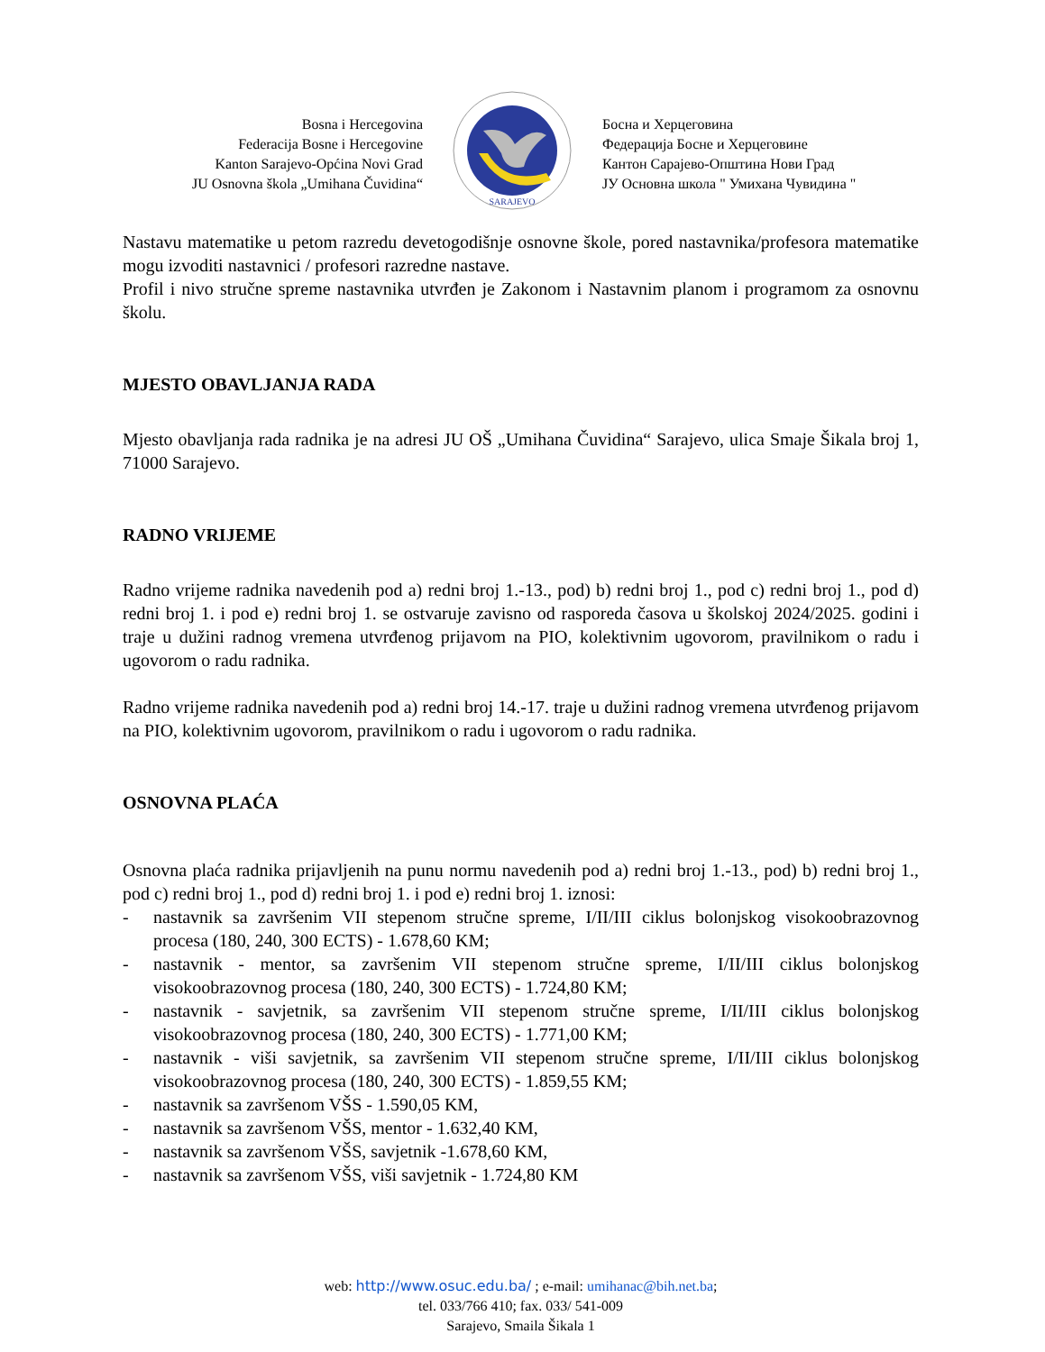Bosna i Hercegovina
Federacija Bosne i Hercegovine
Kanton Sarajevo-Općina Novi Grad
JU Osnovna škola „Umihana Čuvidina“
SARAJEVO
Босна и Херцеговина
Федерација Босне и Херцеговине
Кантон Сарајево-Општина Нови Град
ЈУ Основна школа " Умихана Чувидина "
Nastavu matematike u petom razredu devetogodišnje osnovne škole, pored nastavnika/profesora matematike mogu izvoditi nastavnici / profesori razredne nastave.
Profil i nivo stručne spreme nastavnika utvrđen je Zakonom i Nastavnim planom i programom za osnovnu školu.
MJESTO OBAVLJANJA RADA
Mjesto obavljanja rada radnika je na adresi JU OŠ „Umihana Čuvidina“ Sarajevo, ulica Smaje Šikala broj 1, 71000 Sarajevo.
RADNO VRIJEME
Radno vrijeme radnika navedenih pod a) redni broj 1.-13., pod) b) redni broj 1., pod c) redni broj 1., pod d) redni broj 1. i pod e) redni broj 1. se ostvaruje zavisno od rasporeda časova u školskoj 2024/2025. godini i traje u dužini radnog vremena utvrđenog prijavom na PIO, kolektivnim ugovorom, pravilnikom o radu i ugovorom o radu radnika.
Radno vrijeme radnika navedenih pod a) redni broj 14.-17. traje u dužini radnog vremena utvrđenog prijavom na PIO, kolektivnim ugovorom, pravilnikom o radu i ugovorom o radu radnika.
OSNOVNA PLAĆA
Osnovna plaća radnika prijavljenih na punu normu navedenih pod a) redni broj 1.-13., pod) b) redni broj 1., pod c) redni broj 1., pod d) redni broj 1. i pod e) redni broj 1. iznosi:
- nastavnik sa završenim VII stepenom stručne spreme, I/II/III ciklus bolonjskog visokoobrazovnog procesa (180, 240, 300 ECTS) - 1.678,60 KM;
- nastavnik - mentor, sa završenim VII stepenom stručne spreme, I/II/III ciklus bolonjskog visokoobrazovnog procesa (180, 240, 300 ECTS) - 1.724,80 KM;
- nastavnik - savjetnik, sa završenim VII stepenom stručne spreme, I/II/III ciklus bolonjskog visokoobrazovnog procesa (180, 240, 300 ECTS) - 1.771,00 KM;
- nastavnik - viši savjetnik, sa završenim VII stepenom stručne spreme, I/II/III ciklus bolonjskog visokoobrazovnog procesa (180, 240, 300 ECTS) - 1.859,55 KM;
- nastavnik sa završenom VŠS - 1.590,05 KM,
- nastavnik sa završenom VŠS, mentor - 1.632,40 KM,
- nastavnik sa završenom VŠS, savjetnik -1.678,60 KM,
- nastavnik sa završenom VŠS, viši savjetnik - 1.724,80 KM
web: http://www.osuc.edu.ba/ ; e-mail: umihanac@bih.net.ba;
tel. 033/766 410; fax. 033/ 541-009
Sarajevo, Smaila Šikala 1